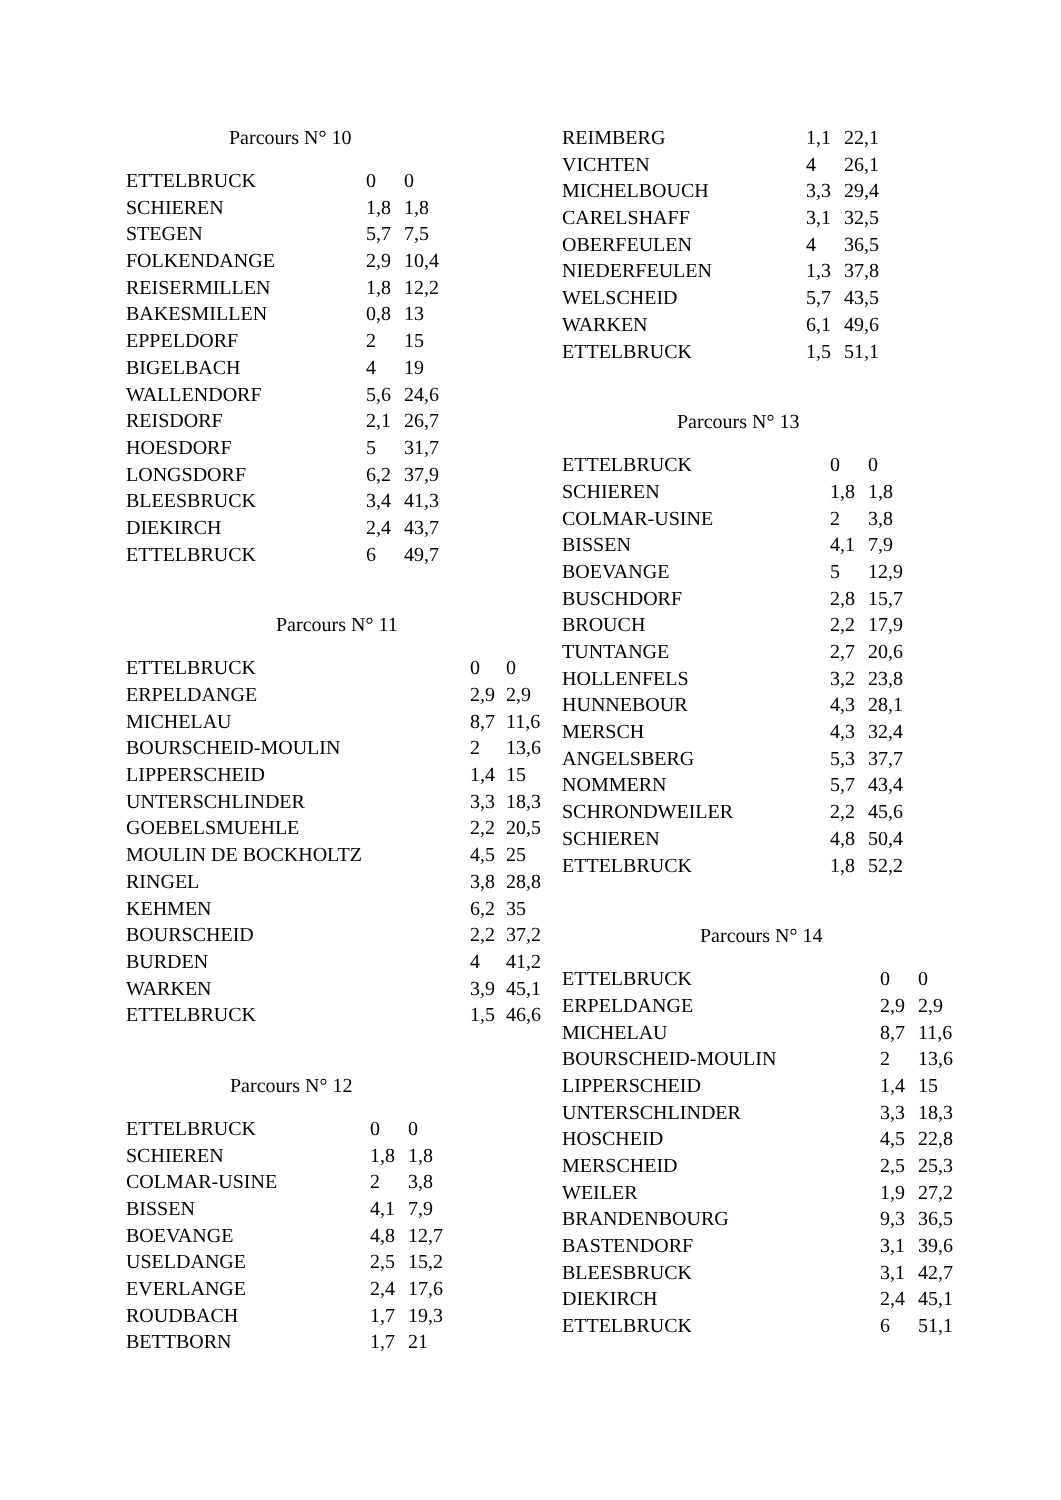Parcours N° 10
| ETTELBRUCK | 0 | 0 |
| SCHIEREN | 1,8 | 1,8 |
| STEGEN | 5,7 | 7,5 |
| FOLKENDANGE | 2,9 | 10,4 |
| REISERMILLEN | 1,8 | 12,2 |
| BAKESMILLEN | 0,8 | 13 |
| EPPELDORF | 2 | 15 |
| BIGELBACH | 4 | 19 |
| WALLENDORF | 5,6 | 24,6 |
| REISDORF | 2,1 | 26,7 |
| HOESDORF | 5 | 31,7 |
| LONGSDORF | 6,2 | 37,9 |
| BLEESBRUCK | 3,4 | 41,3 |
| DIEKIRCH | 2,4 | 43,7 |
| ETTELBRUCK | 6 | 49,7 |
Parcours N° 11
| ETTELBRUCK | 0 | 0 |
| ERPELDANGE | 2,9 | 2,9 |
| MICHELAU | 8,7 | 11,6 |
| BOURSCHEID-MOULIN | 2 | 13,6 |
| LIPPERSCHEID | 1,4 | 15 |
| UNTERSCHLINDER | 3,3 | 18,3 |
| GOEBELSMUEHLE | 2,2 | 20,5 |
| MOULIN DE BOCKHOLTZ | 4,5 | 25 |
| RINGEL | 3,8 | 28,8 |
| KEHMEN | 6,2 | 35 |
| BOURSCHEID | 2,2 | 37,2 |
| BURDEN | 4 | 41,2 |
| WARKEN | 3,9 | 45,1 |
| ETTELBRUCK | 1,5 | 46,6 |
Parcours N° 12
| ETTELBRUCK | 0 | 0 |
| SCHIEREN | 1,8 | 1,8 |
| COLMAR-USINE | 2 | 3,8 |
| BISSEN | 4,1 | 7,9 |
| BOEVANGE | 4,8 | 12,7 |
| USELDANGE | 2,5 | 15,2 |
| EVERLANGE | 2,4 | 17,6 |
| ROUDBACH | 1,7 | 19,3 |
| BETTBORN | 1,7 | 21 |
| REIMBERG | 1,1 | 22,1 |
| VICHTEN | 4 | 26,1 |
| MICHELBOUCH | 3,3 | 29,4 |
| CARELSHAFF | 3,1 | 32,5 |
| OBERFEULEN | 4 | 36,5 |
| NIEDERFEULEN | 1,3 | 37,8 |
| WELSCHEID | 5,7 | 43,5 |
| WARKEN | 6,1 | 49,6 |
| ETTELBRUCK | 1,5 | 51,1 |
Parcours N° 13
| ETTELBRUCK | 0 | 0 |
| SCHIEREN | 1,8 | 1,8 |
| COLMAR-USINE | 2 | 3,8 |
| BISSEN | 4,1 | 7,9 |
| BOEVANGE | 5 | 12,9 |
| BUSCHDORF | 2,8 | 15,7 |
| BROUCH | 2,2 | 17,9 |
| TUNTANGE | 2,7 | 20,6 |
| HOLLENFELS | 3,2 | 23,8 |
| HUNNEBOUR | 4,3 | 28,1 |
| MERSCH | 4,3 | 32,4 |
| ANGELSBERG | 5,3 | 37,7 |
| NOMMERN | 5,7 | 43,4 |
| SCHRONDWEILER | 2,2 | 45,6 |
| SCHIEREN | 4,8 | 50,4 |
| ETTELBRUCK | 1,8 | 52,2 |
Parcours N° 14
| ETTELBRUCK | 0 | 0 |
| ERPELDANGE | 2,9 | 2,9 |
| MICHELAU | 8,7 | 11,6 |
| BOURSCHEID-MOULIN | 2 | 13,6 |
| LIPPERSCHEID | 1,4 | 15 |
| UNTERSCHLINDER | 3,3 | 18,3 |
| HOSCHEID | 4,5 | 22,8 |
| MERSCHEID | 2,5 | 25,3 |
| WEILER | 1,9 | 27,2 |
| BRANDENBOURG | 9,3 | 36,5 |
| BASTENDORF | 3,1 | 39,6 |
| BLEESBRUCK | 3,1 | 42,7 |
| DIEKIRCH | 2,4 | 45,1 |
| ETTELBRUCK | 6 | 51,1 |